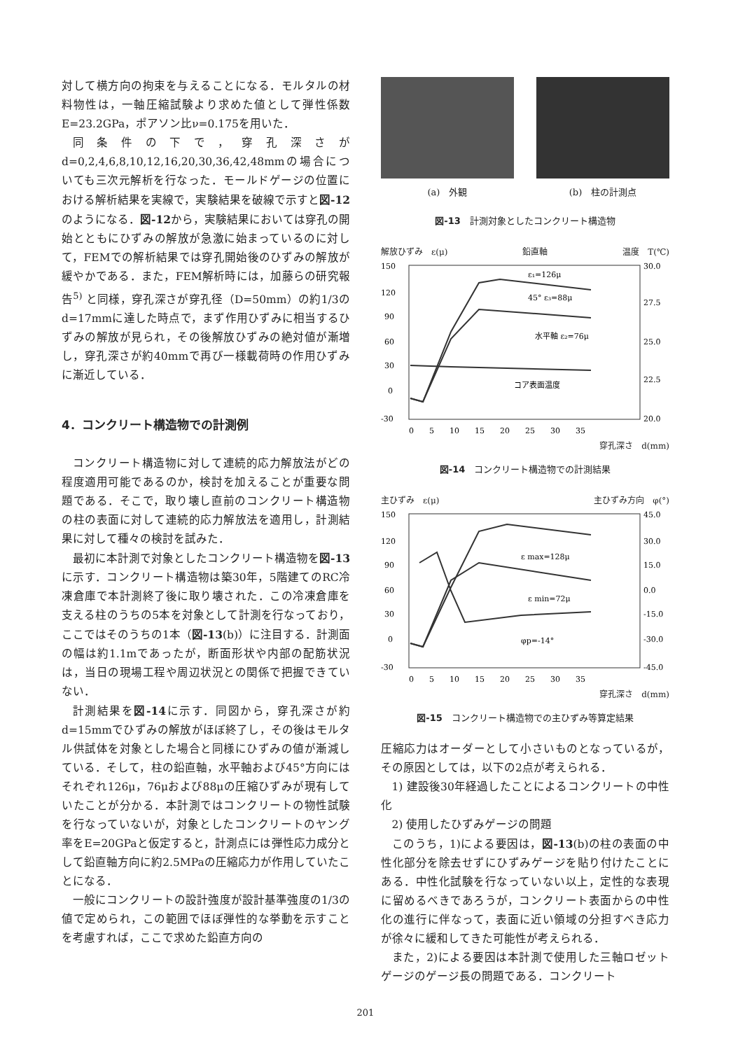対して横方向の拘束を与えることになる．モルタルの材料物性は，一軸圧縮試験より求めた値として弾性係数E=23.2GPa，ポアソン比ν=0.175を用いた．
同条件の下で，穿孔深さがd=0,2,4,6,8,10,12,16,20,30,36,42,48mmの場合についても三次元解析を行なった．モールドゲージの位置における解析結果を実線で，実験結果を破線で示すと図-12のようになる．図-12から，実験結果においては穿孔の開始とともにひずみの解放が急激に始まっているのに対して，FEMでの解析結果では穿孔開始後のひずみの解放が緩やかである．また，FEM解析時には，加藤らの研究報告<sup>5)</sup> と同様，穿孔深さが穿孔径（D=50mm）の約1/3のd=17mmに達した時点で，まず作用ひずみに相当するひずみの解放が見られ，その後解放ひずみの絶対値が漸増し，穿孔深さが約40mmで再び一様載荷時の作用ひずみに漸近している．
4．コンクリート構造物での計測例
コンクリート構造物に対して連続的応力解放法がどの程度適用可能であるのか，検討を加えることが重要な問題である．そこで，取り壊し直前のコンクリート構造物の柱の表面に対して連続的応力解放法を適用し，計測結果に対して種々の検討を試みた．
最初に本計測で対象としたコンクリート構造物を図-13に示す．コンクリート構造物は築30年，5階建てのRC冷凍倉庫で本計測終了後に取り壊された．この冷凍倉庫を支える柱のうちの5本を対象として計測を行なっており，ここではそのうちの1本（図-13(b)）に注目する．計測面の幅は約1.1mであったが，断面形状や内部の配筋状況は，当日の現場工程や周辺状況との関係で把握できていない．
計測結果を図-14に示す．同図から，穿孔深さが約d=15mmでひずみの解放がほぼ終了し，その後はモルタル供試体を対象とした場合と同様にひずみの値が漸減している．そして，柱の鉛直軸，水平軸および45°方向にはそれぞれ126μ，76μおよび88μの圧縮ひずみが現有していたことが分かる．本計測ではコンクリートの物性試験を行なっていないが，対象としたコンクリートのヤング率をE=20GPaと仮定すると，計測点には弾性応力成分として鉛直軸方向に約2.5MPaの圧縮応力が作用していたことになる．
一般にコンクリートの設計強度が設計基準強度の1/3の値で定められ，この範囲でほぼ弾性的な挙動を示すことを考慮すれば，ここで求めた鉛直方向の
(a)　外観 (b)　柱の計測点
図-13　計測対象としたコンクリート構造物
解放ひずみ　ε(μ) 鉛直軸 温度　T(℃)
150
120
90
60
30
0
-30
30.0
27.5
25.0
22.5
20.0
ε₁=126μ
45° ε₃=88μ
水平軸 ε₂=76μ
コア表面温度
0　　5　　10　　15　　20　　25　　30　　35
穿孔深さ　d(mm)
図-14　コンクリート構造物での計測結果
主ひずみ　ε(μ) 主ひずみ方向　φ(°)
150
120
90
60
30
0
-30
45.0
30.0
15.0
0.0
-15.0
-30.0
-45.0
ε max=128μ
ε min=72μ
φp=-14°
0　　5　　10　　15　　20　　25　　30　　35
穿孔深さ　d(mm)
図-15　コンクリート構造物での主ひずみ等算定結果
圧縮応力はオーダーとして小さいものとなっているが，その原因としては，以下の2点が考えられる．
1) 建設後30年経過したことによるコンクリートの中性化
2) 使用したひずみゲージの問題
このうち，1)による要因は，図-13(b)の柱の表面の中性化部分を除去せずにひずみゲージを貼り付けたことにある．中性化試験を行なっていない以上，定性的な表現に留めるべきであろうが，コンクリート表面からの中性化の進行に伴なって，表面に近い領域の分担すべき応力が徐々に緩和してきた可能性が考えられる．
また，2)による要因は本計測で使用した三軸ロゼットゲージのゲージ長の問題である．コンクリート
201